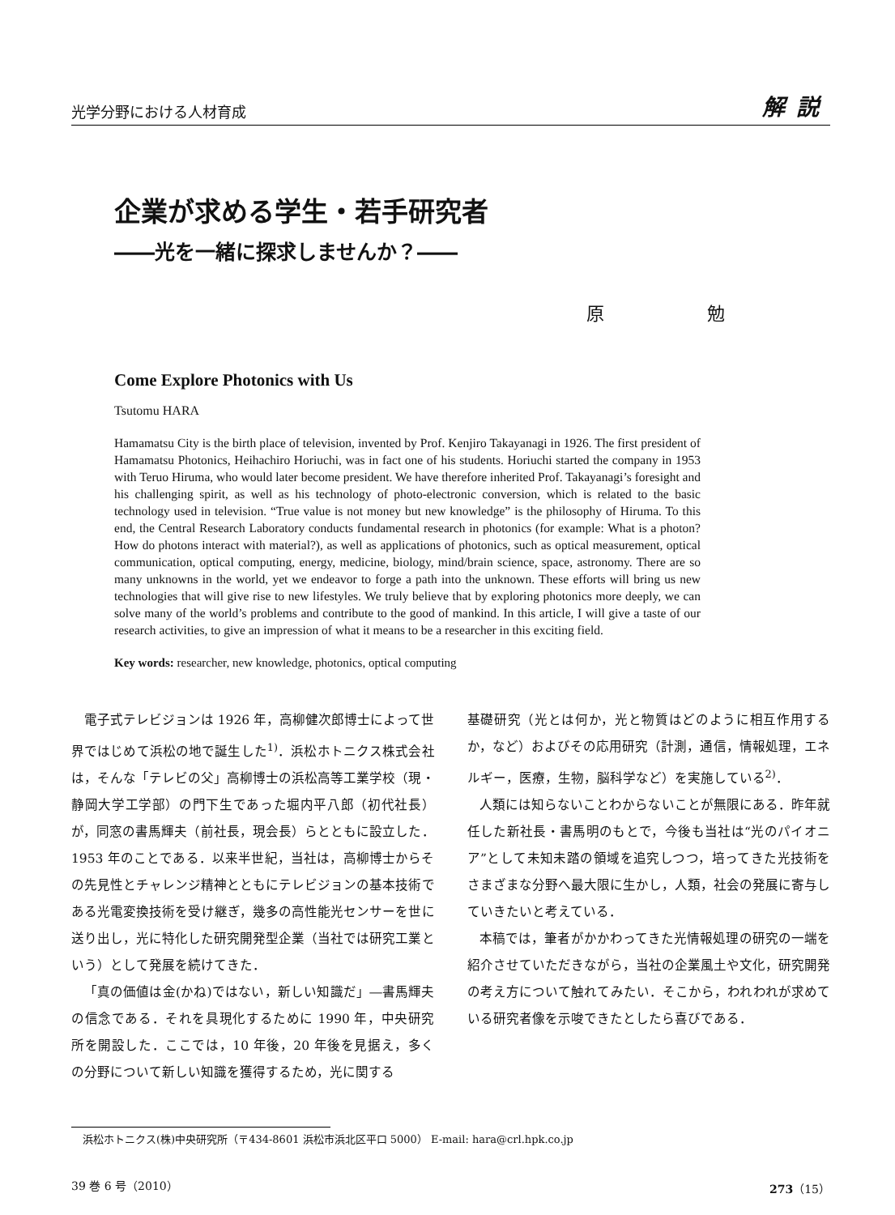光学分野における人材育成 解説
企業が求める学生・若手研究者
――光を一緒に探求しませんか？――
原 勉
Come Explore Photonics with Us
Tsutomu HARA
Hamamatsu City is the birth place of television, invented by Prof. Kenjiro Takayanagi in 1926. The first president of Hamamatsu Photonics, Heihachiro Horiuchi, was in fact one of his students. Horiuchi started the company in 1953 with Teruo Hiruma, who would later become president. We have therefore inherited Prof. Takayanagi’s foresight and his challenging spirit, as well as his technology of photo-electronic conversion, which is related to the basic technology used in television. “True value is not money but new knowledge” is the philosophy of Hiruma. To this end, the Central Research Laboratory conducts fundamental research in photonics (for example: What is a photon? How do photons interact with material?), as well as applications of photonics, such as optical measurement, optical communication, optical computing, energy, medicine, biology, mind/brain science, space, astronomy. There are so many unknowns in the world, yet we endeavor to forge a path into the unknown. These efforts will bring us new technologies that will give rise to new lifestyles. We truly believe that by exploring photonics more deeply, we can solve many of the world’s problems and contribute to the good of mankind. In this article, I will give a taste of our research activities, to give an impression of what it means to be a researcher in this exciting field.
Key words: researcher, new knowledge, photonics, optical computing
電子式テレビジョンは 1926 年，高柳健次郎博士によって世界ではじめて浜松の地で誕生した<sup>1)</sup>．浜松ホトニクス株式会社は，そんな「テレビの父」高柳博士の浜松高等工業学校（現・静岡大学工学部）の門下生であった堀内平八郎（初代社長）が，同窓の書馬輝夫（前社長，現会長）らとともに設立した．1953 年のことである．以来半世紀，当社は，高柳博士からその先見性とチャレンジ精神とともにテレビジョンの基本技術である光電変換技術を受け継ぎ，幾多の高性能光センサーを世に送り出し，光に特化した研究開発型企業（当社では研究工業という）として発展を続けてきた．
「真の価値は金(かね)ではない，新しい知識だ」―書馬輝夫の信念である．それを具現化するために 1990 年，中央研究所を開設した．ここでは，10 年後，20 年後を見据え，多くの分野について新しい知識を獲得するため，光に関する
基礎研究（光とは何か，光と物質はどのように相互作用するか，など）およびその応用研究（計測，通信，情報処理，エネルギー，医療，生物，脳科学など）を実施している<sup>2)</sup>．
人類には知らないことわからないことが無限にある．昨年就任した新社長・書馬明のもとで，今後も当社は“光のパイオニア”として未知未踏の領域を追究しつつ，培ってきた光技術をさまざまな分野へ最大限に生かし，人類，社会の発展に寄与していきたいと考えている．
本稿では，筆者がかかわってきた光情報処理の研究の一端を紹介させていただきながら，当社の企業風土や文化，研究開発の考え方について触れてみたい．そこから，われわれが求めている研究者像を示唆できたとしたら喜びである．
浜松ホトニクス(株)中央研究所（〒434-8601 浜松市浜北区平口 5000） E-mail: hara@crl.hpk.co.jp
39 巻 6 号（2010） 273（15）